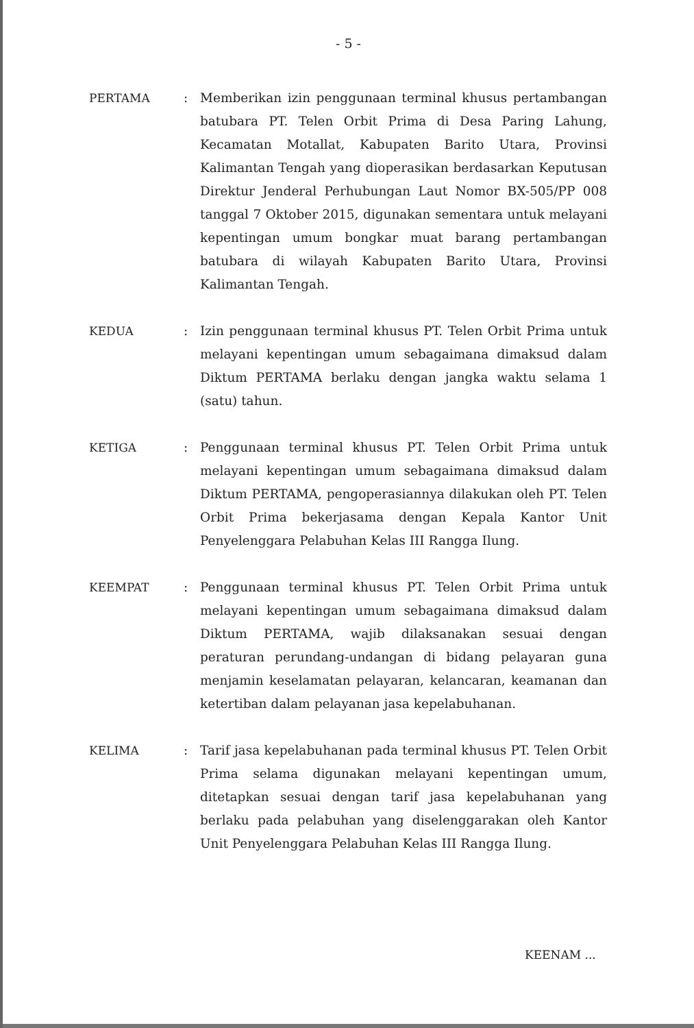- 5 -
PERTAMA : Memberikan izin penggunaan terminal khusus pertambangan batubara PT. Telen Orbit Prima di Desa Paring Lahung, Kecamatan Motallat, Kabupaten Barito Utara, Provinsi Kalimantan Tengah yang dioperasikan berdasarkan Keputusan Direktur Jenderal Perhubungan Laut Nomor BX-505/PP 008 tanggal 7 Oktober 2015, digunakan sementara untuk melayani kepentingan umum bongkar muat barang pertambangan batubara di wilayah Kabupaten Barito Utara, Provinsi Kalimantan Tengah.
KEDUA : Izin penggunaan terminal khusus PT. Telen Orbit Prima untuk melayani kepentingan umum sebagaimana dimaksud dalam Diktum PERTAMA berlaku dengan jangka waktu selama 1 (satu) tahun.
KETIGA : Penggunaan terminal khusus PT. Telen Orbit Prima untuk melayani kepentingan umum sebagaimana dimaksud dalam Diktum PERTAMA, pengoperasiannya dilakukan oleh PT. Telen Orbit Prima bekerjasama dengan Kepala Kantor Unit Penyelenggara Pelabuhan Kelas III Rangga Ilung.
KEEMPAT : Penggunaan terminal khusus PT. Telen Orbit Prima untuk melayani kepentingan umum sebagaimana dimaksud dalam Diktum PERTAMA, wajib dilaksanakan sesuai dengan peraturan perundang-undangan di bidang pelayaran guna menjamin keselamatan pelayaran, kelancaran, keamanan dan ketertiban dalam pelayanan jasa kepelabuhanan.
KELIMA : Tarif jasa kepelabuhanan pada terminal khusus PT. Telen Orbit Prima selama digunakan melayani kepentingan umum, ditetapkan sesuai dengan tarif jasa kepelabuhanan yang berlaku pada pelabuhan yang diselenggarakan oleh Kantor Unit Penyelenggara Pelabuhan Kelas III Rangga Ilung.
KEENAM ...